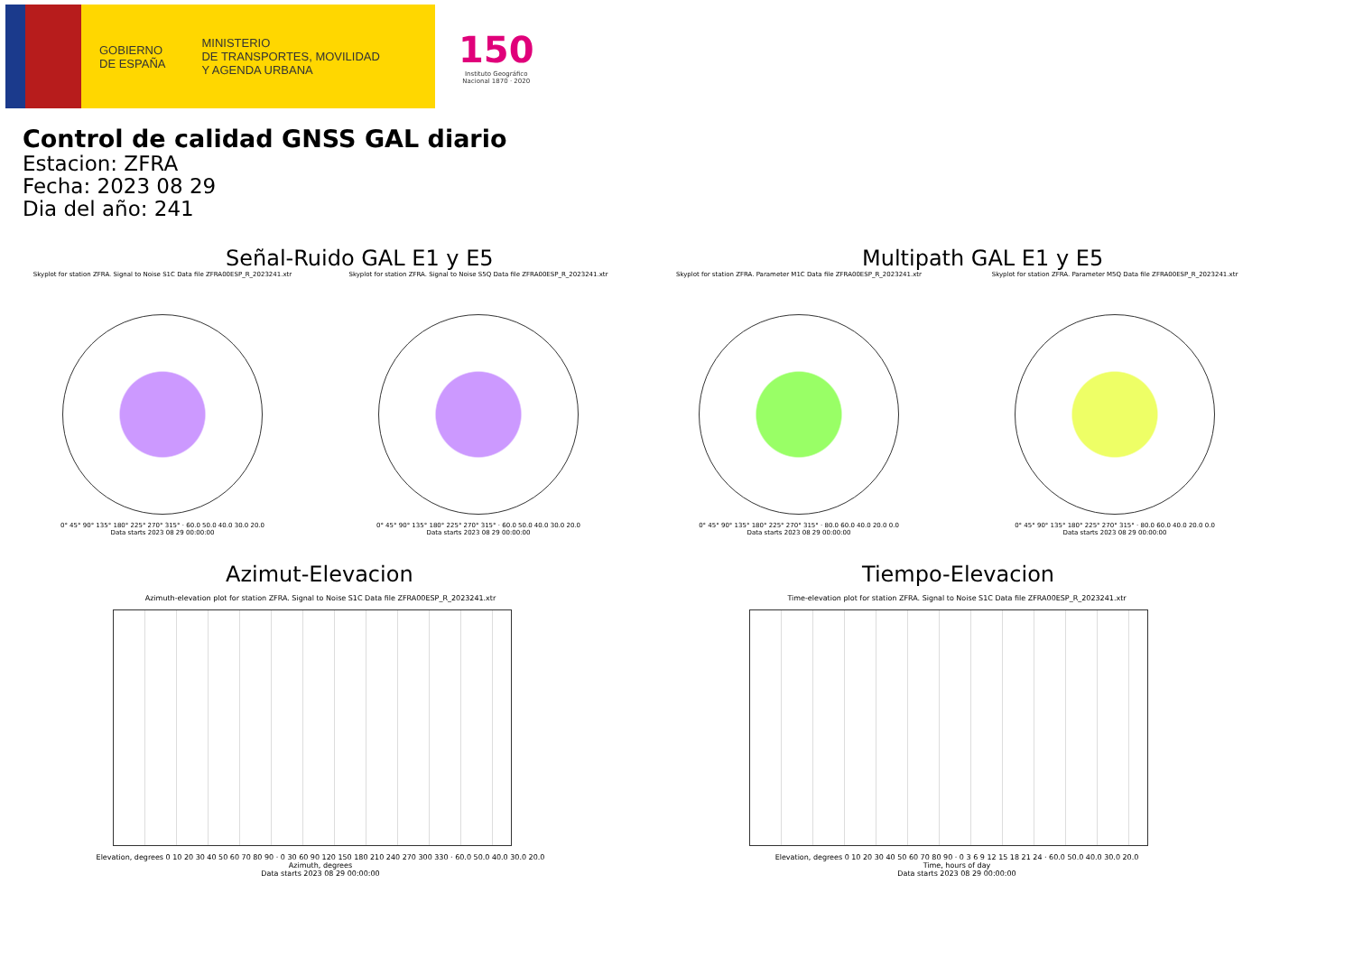GOBIERNO
DE ESPAÑA
MINISTERIO
DE TRANSPORTES, MOVILIDAD
Y AGENDA URBANA
150
Instituto Geográfico
Nacional 1870 · 2020
Control de calidad GNSS GAL diario
Estacion: ZFRA
Fecha: 2023 08 29
Dia del año: 241
Señal-Ruido GAL E1 y E5
Skyplot for station ZFRA. Signal to Noise S1C Data file ZFRA00ESP_R_2023241.xtr
0° 45° 90° 135° 180° 225° 270° 315° · 60.0 50.0 40.0 30.0 20.0
Data starts 2023 08 29 00:00:00
Skyplot for station ZFRA. Signal to Noise S5Q Data file ZFRA00ESP_R_2023241.xtr
0° 45° 90° 135° 180° 225° 270° 315° · 60.0 50.0 40.0 30.0 20.0
Data starts 2023 08 29 00:00:00
Multipath GAL E1 y E5
Skyplot for station ZFRA. Parameter M1C Data file ZFRA00ESP_R_2023241.xtr
0° 45° 90° 135° 180° 225° 270° 315° · 80.0 60.0 40.0 20.0 0.0
Data starts 2023 08 29 00:00:00
Skyplot for station ZFRA. Parameter M5Q Data file ZFRA00ESP_R_2023241.xtr
0° 45° 90° 135° 180° 225° 270° 315° · 80.0 60.0 40.0 20.0 0.0
Data starts 2023 08 29 00:00:00
Azimut-Elevacion
Azimuth-elevation plot for station ZFRA. Signal to Noise S1C Data file ZFRA00ESP_R_2023241.xtr
Elevation, degrees 0 10 20 30 40 50 60 70 80 90 · 0 30 60 90 120 150 180 210 240 270 300 330 · 60.0 50.0 40.0 30.0 20.0
Azimuth, degrees
Data starts 2023 08 29 00:00:00
Tiempo-Elevacion
Time-elevation plot for station ZFRA. Signal to Noise S1C Data file ZFRA00ESP_R_2023241.xtr
Elevation, degrees 0 10 20 30 40 50 60 70 80 90 · 0 3 6 9 12 15 18 21 24 · 60.0 50.0 40.0 30.0 20.0
Time, hours of day
Data starts 2023 08 29 00:00:00